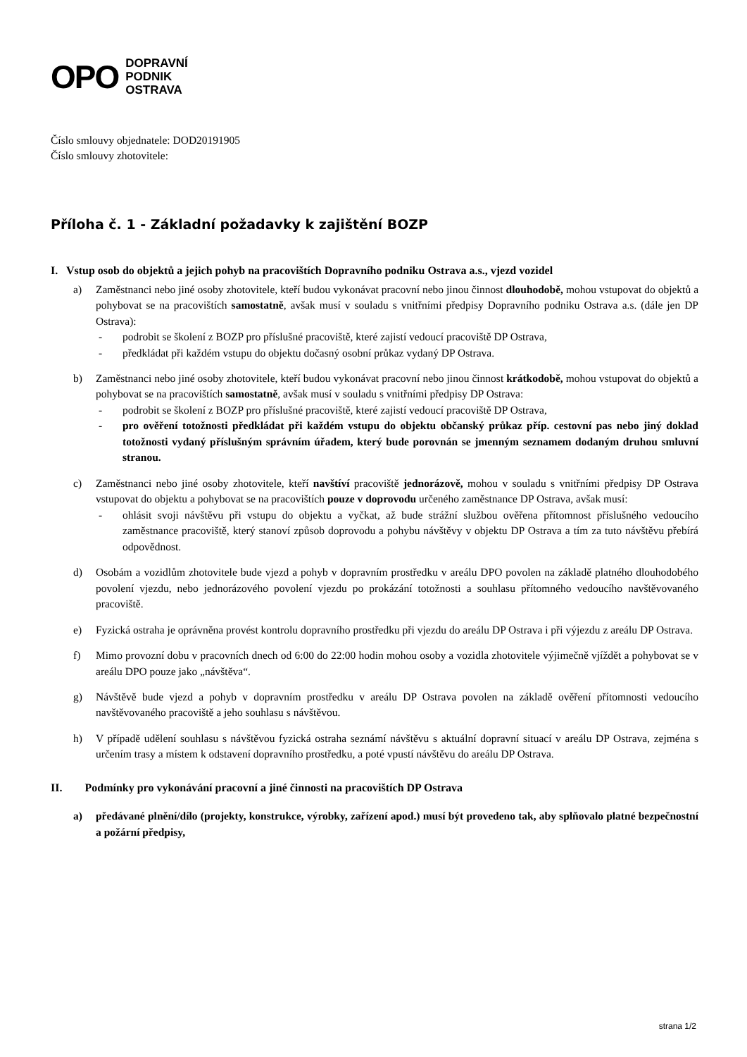OPO
DOPRAVNÍ
PODNIK
OSTRAVA
Číslo smlouvy objednatele: DOD20191905
Číslo smlouvy zhotovitele:
Příloha č. 1 - Základní požadavky k zajištění BOZP
I. Vstup osob do objektů a jejich pohyb na pracovištích Dopravního podniku Ostrava a.s., vjezd vozidel
a) Zaměstnanci nebo jiné osoby zhotovitele, kteří budou vykonávat pracovní nebo jinou činnost dlouhodobě, mohou vstupovat do objektů a pohybovat se na pracovištích samostatně, avšak musí v souladu s vnitřními předpisy Dopravního podniku Ostrava a.s. (dále jen DP Ostrava):
- podrobit se školení z BOZP pro příslušné pracoviště, které zajistí vedoucí pracoviště DP Ostrava,
- předkládat při každém vstupu do objektu dočasný osobní průkaz vydaný DP Ostrava.
b) Zaměstnanci nebo jiné osoby zhotovitele, kteří budou vykonávat pracovní nebo jinou činnost krátkodobě, mohou vstupovat do objektů a pohybovat se na pracovištích samostatně, avšak musí v souladu s vnitřními předpisy DP Ostrava:
- podrobit se školení z BOZP pro příslušné pracoviště, které zajistí vedoucí pracoviště DP Ostrava,
- pro ověření totožnosti předkládat při každém vstupu do objektu občanský průkaz příp. cestovní pas nebo jiný doklad totožnosti vydaný příslušným správním úřadem, který bude porovnán se jmenným seznamem dodaným druhou smluvní stranou.
c) Zaměstnanci nebo jiné osoby zhotovitele, kteří navštíví pracoviště jednorázově, mohou v souladu s vnitřními předpisy DP Ostrava vstupovat do objektu a pohybovat se na pracovištích pouze v doprovodu určeného zaměstnance DP Ostrava, avšak musí:
- ohlásit svoji návštěvu při vstupu do objektu a vyčkat, až bude strážní službou ověřena přítomnost příslušného vedoucího zaměstnance pracoviště, který stanoví způsob doprovodu a pohybu návštěvy v objektu DP Ostrava a tím za tuto návštěvu přebírá odpovědnost.
d) Osobám a vozidlům zhotovitele bude vjezd a pohyb v dopravním prostředku v areálu DPO povolen na základě platného dlouhodobého povolení vjezdu, nebo jednorázového povolení vjezdu po prokázání totožnosti a souhlasu přítomného vedoucího navštěvovaného pracoviště.
e) Fyzická ostraha je oprávněna provést kontrolu dopravního prostředku při vjezdu do areálu DP Ostrava i při výjezdu z areálu DP Ostrava.
f) Mimo provozní dobu v pracovních dnech od 6:00 do 22:00 hodin mohou osoby a vozidla zhotovitele výjimečně vjíždět a pohybovat se v areálu DPO pouze jako „návštěva“.
g) Návštěvě bude vjezd a pohyb v dopravním prostředku v areálu DP Ostrava povolen na základě ověření přítomnosti vedoucího navštěvovaného pracoviště a jeho souhlasu s návštěvou.
h) V případě udělení souhlasu s návštěvou fyzická ostraha seznámí návštěvu s aktuální dopravní situací v areálu DP Ostrava, zejména s určením trasy a místem k odstavení dopravního prostředku, a poté vpustí návštěvu do areálu DP Ostrava.
II. Podmínky pro vykonávání pracovní a jiné činnosti na pracovištích DP Ostrava
a) předávané plnění/dílo (projekty, konstrukce, výrobky, zařízení apod.) musí být provedeno tak, aby splňovalo platné bezpečnostní a požární předpisy,
strana 1/2